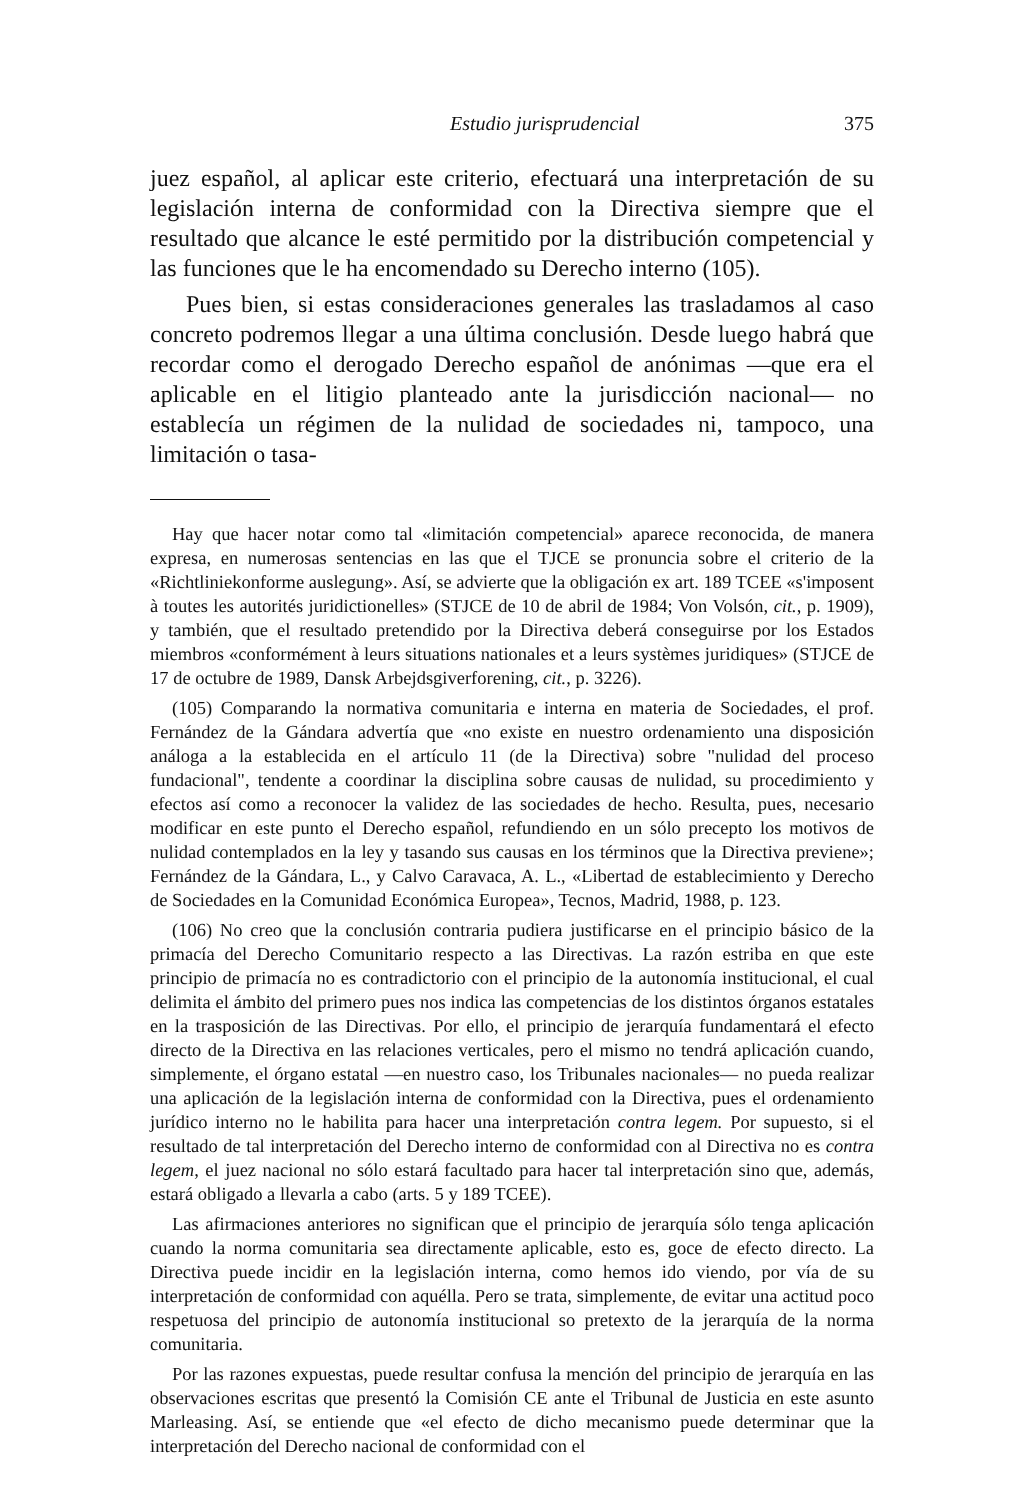Estudio jurisprudencial 375
juez español, al aplicar este criterio, efectuará una interpretación de su legislación interna de conformidad con la Directiva siempre que el resultado que alcance le esté permitido por la distribución competencial y las funciones que le ha encomendado su Derecho interno (105).
Pues bien, si estas consideraciones generales las trasladamos al caso concreto podremos llegar a una última conclusión. Desde luego habrá que recordar como el derogado Derecho español de anónimas —que era el aplicable en el litigio planteado ante la jurisdicción nacional— no establecía un régimen de la nulidad de sociedades ni, tampoco, una limitación o tasa-
Hay que hacer notar como tal «limitación competencial» aparece reconocida, de manera expresa, en numerosas sentencias en las que el TJCE se pronuncia sobre el criterio de la «Richtliniekonforme auslegung». Así, se advierte que la obligación ex art. 189 TCEE «s'imposent à toutes les autorités juridictionelles» (STJCE de 10 de abril de 1984; Von Volsón, cit., p. 1909), y también, que el resultado pretendido por la Directiva deberá conseguirse por los Estados miembros «conformément à leurs situations nationales et a leurs systèmes juridiques» (STJCE de 17 de octubre de 1989, Dansk Arbejdsgiverforening, cit., p. 3226).
(105) Comparando la normativa comunitaria e interna en materia de Sociedades, el prof. Fernández de la Gándara advertía que «no existe en nuestro ordenamiento una disposición análoga a la establecida en el artículo 11 (de la Directiva) sobre "nulidad del proceso fundacional", tendente a coordinar la disciplina sobre causas de nulidad, su procedimiento y efectos así como a reconocer la validez de las sociedades de hecho. Resulta, pues, necesario modificar en este punto el Derecho español, refundiendo en un sólo precepto los motivos de nulidad contemplados en la ley y tasando sus causas en los términos que la Directiva previene»; Fernández de la Gándara, L., y Calvo Caravaca, A. L., «Libertad de establecimiento y Derecho de Sociedades en la Comunidad Económica Europea», Tecnos, Madrid, 1988, p. 123.
(106) No creo que la conclusión contraria pudiera justificarse en el principio básico de la primacía del Derecho Comunitario respecto a las Directivas. La razón estriba en que este principio de primacía no es contradictorio con el principio de la autonomía institucional, el cual delimita el ámbito del primero pues nos indica las competencias de los distintos órganos estatales en la trasposición de las Directivas. Por ello, el principio de jerarquía fundamentará el efecto directo de la Directiva en las relaciones verticales, pero el mismo no tendrá aplicación cuando, simplemente, el órgano estatal —en nuestro caso, los Tribunales nacionales— no pueda realizar una aplicación de la legislación interna de conformidad con la Directiva, pues el ordenamiento jurídico interno no le habilita para hacer una interpretación contra legem. Por supuesto, si el resultado de tal interpretación del Derecho interno de conformidad con al Directiva no es contra legem, el juez nacional no sólo estará facultado para hacer tal interpretación sino que, además, estará obligado a llevarla a cabo (arts. 5 y 189 TCEE).
Las afirmaciones anteriores no significan que el principio de jerarquía sólo tenga aplicación cuando la norma comunitaria sea directamente aplicable, esto es, goce de efecto directo. La Directiva puede incidir en la legislación interna, como hemos ido viendo, por vía de su interpretación de conformidad con aquélla. Pero se trata, simplemente, de evitar una actitud poco respetuosa del principio de autonomía institucional so pretexto de la jerarquía de la norma comunitaria.
Por las razones expuestas, puede resultar confusa la mención del principio de jerarquía en las observaciones escritas que presentó la Comisión CE ante el Tribunal de Justicia en este asunto Marleasing. Así, se entiende que «el efecto de dicho mecanismo puede determinar que la interpretación del Derecho nacional de conformidad con el